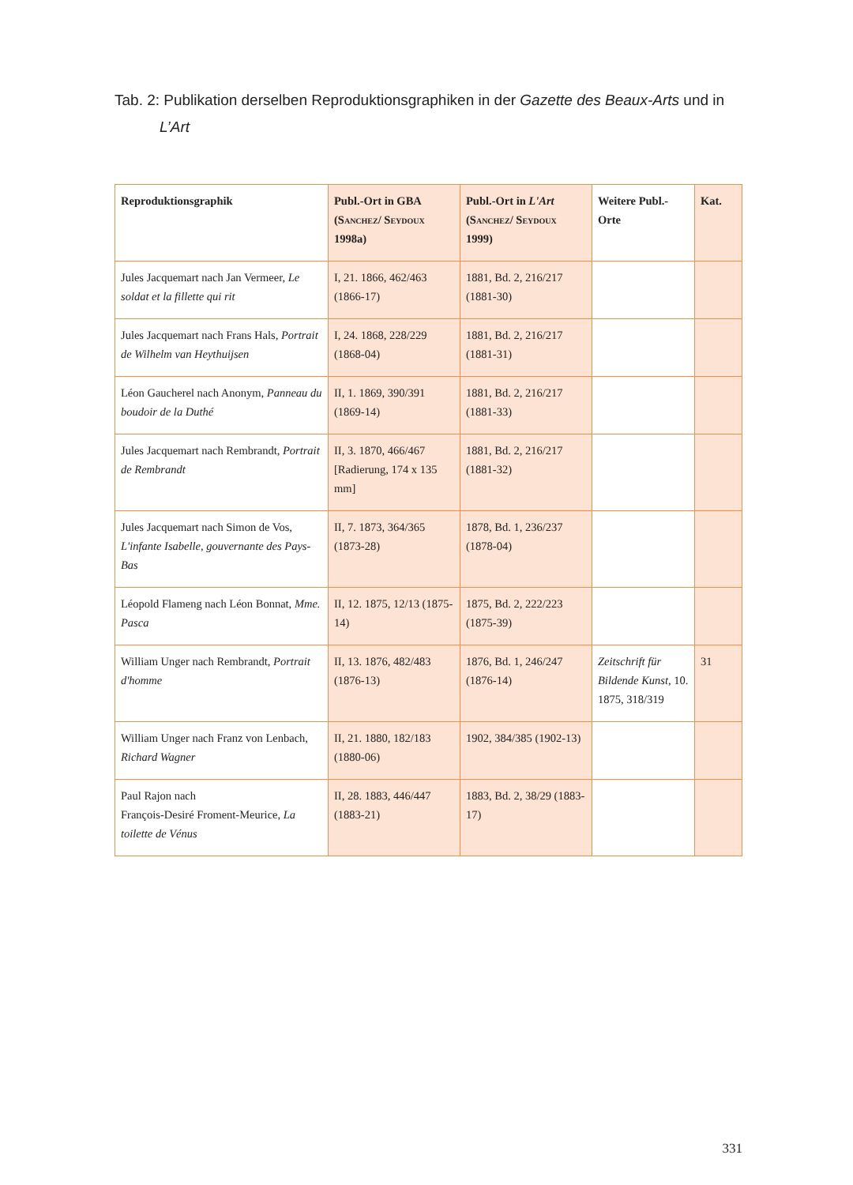Tab. 2: Publikation derselben Reproduktionsgraphiken in der Gazette des Beaux-Arts und in L’Art
| Reproduktionsgraphik | Publ.-Ort in GBA ( Sanchez/ Seydoux 1998a) | Publ.-Ort in L'Art ( Sanchez/ Seydoux 1999) | Weitere Publ.-Orte | Kat. |
| --- | --- | --- | --- | --- |
| Jules Jacquemart nach Jan Vermeer, Le soldat et la fillette qui rit | I, 21. 1866, 462/463 (1866-17) | 1881, Bd. 2, 216/217 (1881-30) | | |
| Jules Jacquemart nach Frans Hals, Portrait de Wilhelm van Heythuijsen | I, 24. 1868, 228/229 (1868-04) | 1881, Bd. 2, 216/217 (1881-31) | | |
| Léon Gaucherel nach Anonym, Panneau du boudoir de la Duthé | II, 1. 1869, 390/391 (1869-14) | 1881, Bd. 2, 216/217 (1881-33) | | |
| Jules Jacquemart nach Rembrandt, Portrait de Rembrandt | II, 3. 1870, 466/467 [Radierung, 174 x 135 mm] | 1881, Bd. 2, 216/217 (1881-32) | | |
| Jules Jacquemart nach Simon de Vos, L'infante Isabelle, gouvernante des Pays-Bas | II, 7. 1873, 364/365 (1873-28) | 1878, Bd. 1, 236/237 (1878-04) | | |
| Léopold Flameng nach Léon Bonnat, Mme. Pasca | II, 12. 1875, 12/13 (1875-14) | 1875, Bd. 2, 222/223 (1875-39) | | |
| William Unger nach Rembrandt, Portrait d'homme | II, 13. 1876, 482/483 (1876-13) | 1876, Bd. 1, 246/247 (1876-14) | Zeitschrift für Bildende Kunst , 10. 1875, 318/319 | 31 |
| William Unger nach Franz von Lenbach, Richard Wagner | II, 21. 1880, 182/183 (1880-06) | 1902, 384/385 (1902-13) | | |
| Paul Rajon nach François-Desiré Froment-Meurice, La toilette de Vénus | II, 28. 1883, 446/447 (1883-21) | 1883, Bd. 2, 38/29 (1883-17) | | |
331